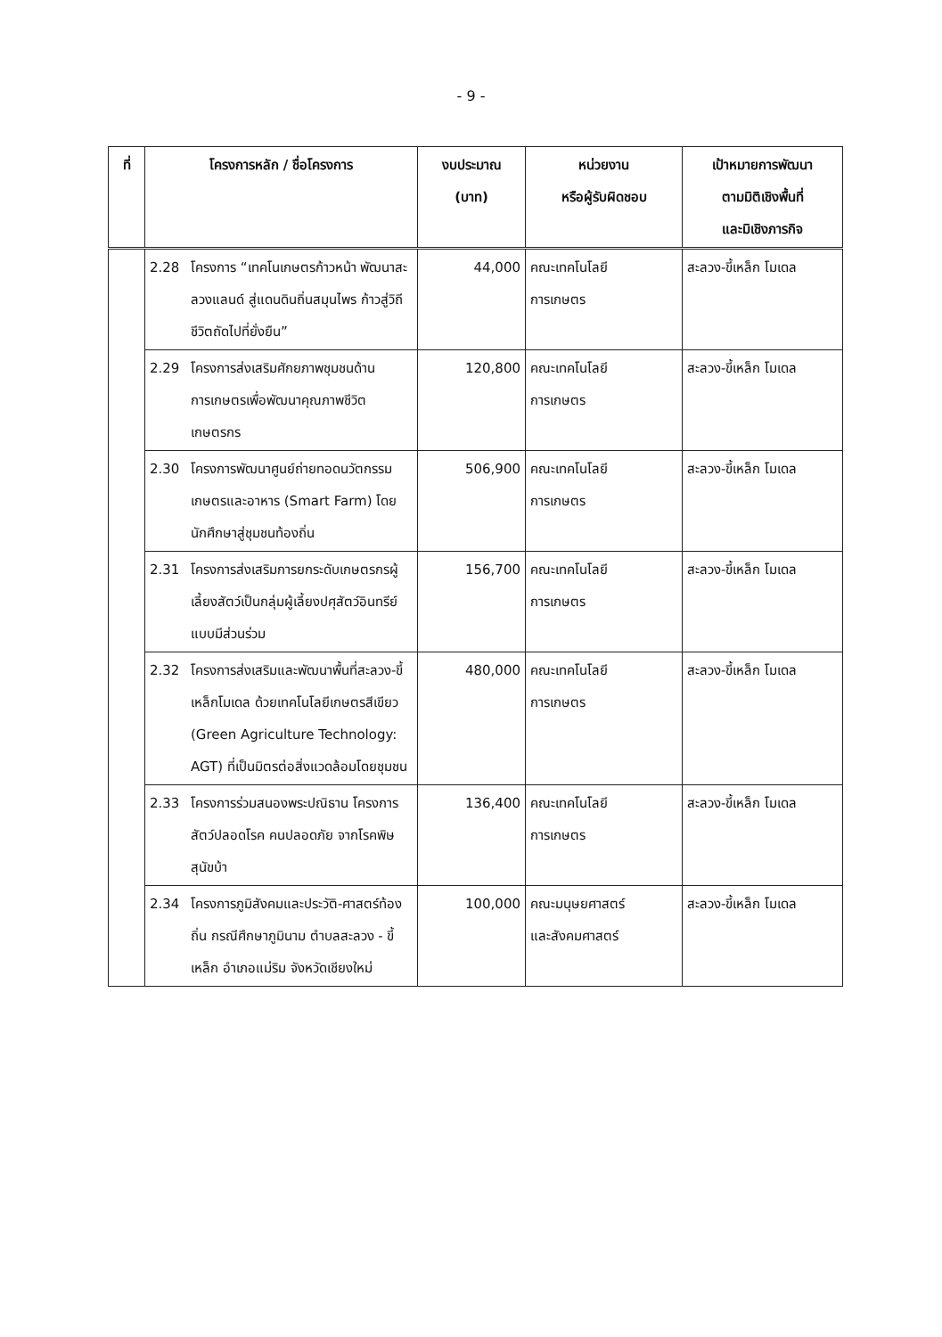- 9 -
| ที่ | โครงการหลัก / ชื่อโครงการ | งบประมาณ (บาท) | หน่วยงาน หรือผู้รับผิดชอบ | เป้าหมายการพัฒนา ตามมิติเชิงพื้นที่ และมิเชิงภารกิจ |
| --- | --- | --- | --- | --- |
| | 2.28 โครงการ “เทคโนเกษตรก้าวหน้า พัฒนาสะลวงแลนด์ สู่แดนดินถิ่นสมุนไพร ก้าวสู่วิถีชีวิตถัดไปที่ยั่งยืน” | 44,000 | คณะเทคโนโลยี การเกษตร | สะลวง-ขี้เหล็ก โมเดล |
| | 2.29 โครงการส่งเสริมศักยภาพชุมชนด้านการเกษตรเพื่อพัฒนาคุณภาพชีวิตเกษตรกร | 120,800 | คณะเทคโนโลยี การเกษตร | สะลวง-ขี้เหล็ก โมเดล |
| | 2.30 โครงการพัฒนาศูนย์ถ่ายทอดนวัตกรรมเกษตรและอาหาร (Smart Farm) โดยนักศึกษาสู่ชุมชนท้องถิ่น | 506,900 | คณะเทคโนโลยี การเกษตร | สะลวง-ขี้เหล็ก โมเดล |
| | 2.31 โครงการส่งเสริมการยกระดับเกษตรกรผู้เลี้ยงสัตว์เป็นกลุ่มผู้เลี้ยงปศุสัตว์อินทรีย์แบบมีส่วนร่วม | 156,700 | คณะเทคโนโลยี การเกษตร | สะลวง-ขี้เหล็ก โมเดล |
| | 2.32 โครงการส่งเสริมและพัฒนาพื้นที่สะลวง-ขี้เหล็กโมเดล ด้วยเทคโนโลยีเกษตรสีเขียว (Green Agriculture Technology: AGT) ที่เป็นมิตรต่อสิ่งแวดล้อมโดยชุมชน | 480,000 | คณะเทคโนโลยี การเกษตร | สะลวง-ขี้เหล็ก โมเดล |
| | 2.33 โครงการร่วมสนองพระปณิธาน โครงการสัตว์ปลอดโรค คนปลอดภัย จากโรคพิษสุนัขบ้า | 136,400 | คณะเทคโนโลยี การเกษตร | สะลวง-ขี้เหล็ก โมเดล |
| | 2.34 โครงการภูมิสังคมและประวัติ-ศาสตร์ท้องถิ่น กรณีศึกษาภูมินาม ตำบลสะลวง - ขี้เหล็ก อำเภอแม่ริม จังหวัดเชียงใหม่ | 100,000 | คณะมนุษยศาสตร์ และสังคมศาสตร์ | สะลวง-ขี้เหล็ก โมเดล |